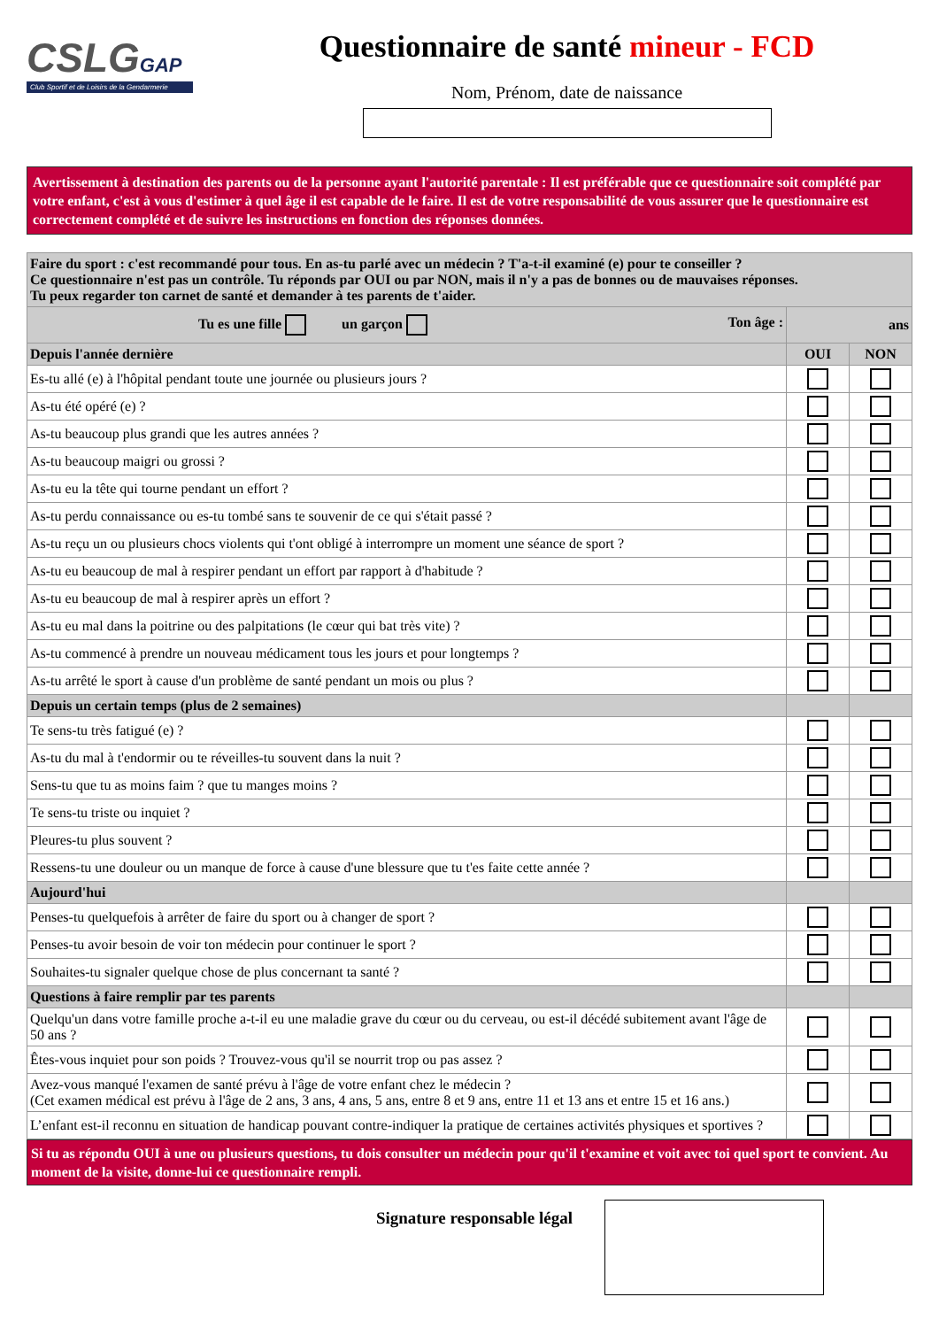CSLGGAP
Club Sportif et de Loisirs de la Gendarmerie
Questionnaire de santé mineur - FCD
Nom, Prénom, date de naissance
Avertissement à destination des parents ou de la personne ayant l'autorité parentale : Il est préférable que ce questionnaire soit complété par votre enfant, c'est à vous d'estimer à quel âge il est capable de le faire. Il est de votre responsabilité de vous assurer que le questionnaire est correctement complété et de suivre les instructions en fonction des réponses données.
| Faire du sport : c'est recommandé pour tous. En as-tu parlé avec un médecin ? T'a-t-il examiné (e) pour te conseiller ? Ce questionnaire n'est pas un contrôle. Tu réponds par OUI ou par NON, mais il n'y a pas de bonnes ou de mauvaises réponses. Tu peux regarder ton carnet de santé et demander à tes parents de t'aider. | | |
| Tu es une fille un garçon Ton âge : | ans | |
| Depuis l'année dernière | OUI | NON |
| Es-tu allé (e) à l'hôpital pendant toute une journée ou plusieurs jours ? | | |
| As-tu été opéré (e) ? | | |
| As-tu beaucoup plus grandi que les autres années ? | | |
| As-tu beaucoup maigri ou grossi ? | | |
| As-tu eu la tête qui tourne pendant un effort ? | | |
| As-tu perdu connaissance ou es-tu tombé sans te souvenir de ce qui s'était passé ? | | |
| As-tu reçu un ou plusieurs chocs violents qui t'ont obligé à interrompre un moment une séance de sport ? | | |
| As-tu eu beaucoup de mal à respirer pendant un effort par rapport à d'habitude ? | | |
| As-tu eu beaucoup de mal à respirer après un effort ? | | |
| As-tu eu mal dans la poitrine ou des palpitations (le cœur qui bat très vite) ? | | |
| As-tu commencé à prendre un nouveau médicament tous les jours et pour longtemps ? | | |
| As-tu arrêté le sport à cause d'un problème de santé pendant un mois ou plus ? | | |
| Depuis un certain temps (plus de 2 semaines) | | |
| Te sens-tu très fatigué (e) ? | | |
| As-tu du mal à t'endormir ou te réveilles-tu souvent dans la nuit ? | | |
| Sens-tu que tu as moins faim ? que tu manges moins ? | | |
| Te sens-tu triste ou inquiet ? | | |
| Pleures-tu plus souvent ? | | |
| Ressens-tu une douleur ou un manque de force à cause d'une blessure que tu t'es faite cette année ? | | |
| Aujourd'hui | | |
| Penses-tu quelquefois à arrêter de faire du sport ou à changer de sport ? | | |
| Penses-tu avoir besoin de voir ton médecin pour continuer le sport ? | | |
| Souhaites-tu signaler quelque chose de plus concernant ta santé ? | | |
| Questions à faire remplir par tes parents | | |
| Quelqu'un dans votre famille proche a-t-il eu une maladie grave du cœur ou du cerveau, ou est-il décédé subitement avant l'âge de 50 ans ? | | |
| Êtes-vous inquiet pour son poids ? Trouvez-vous qu'il se nourrit trop ou pas assez ? | | |
| Avez-vous manqué l'examen de santé prévu à l'âge de votre enfant chez le médecin ? (Cet examen médical est prévu à l'âge de 2 ans, 3 ans, 4 ans, 5 ans, entre 8 et 9 ans, entre 11 et 13 ans et entre 15 et 16 ans.) | | |
| L’enfant est-il reconnu en situation de handicap pouvant contre-indiquer la pratique de certaines activités physiques et sportives ? | | |
Si tu as répondu OUI à une ou plusieurs questions, tu dois consulter un médecin pour qu'il t'examine et voit avec toi quel sport te convient. Au moment de la visite, donne-lui ce questionnaire rempli.
Signature responsable légal